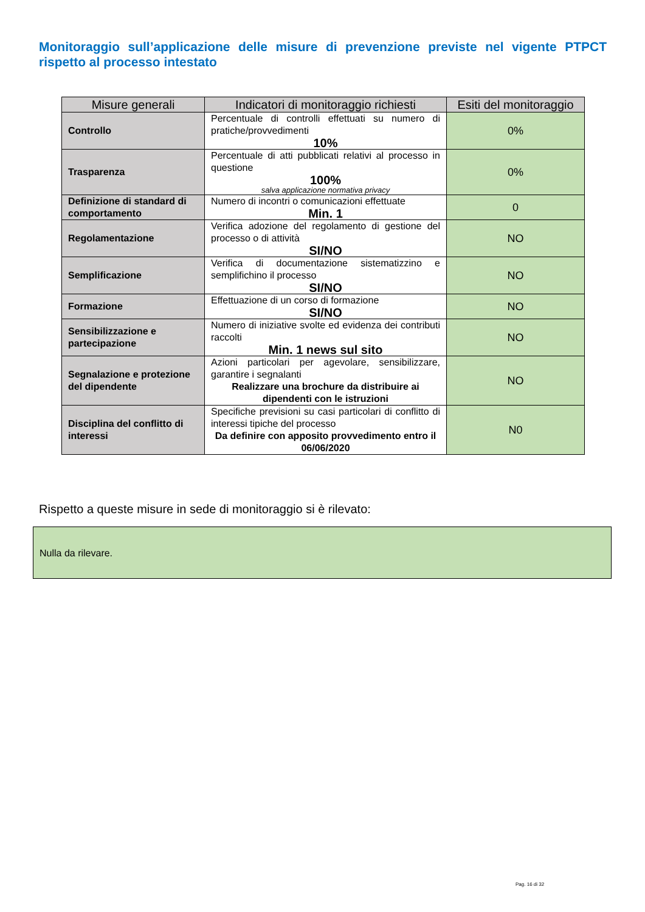Monitoraggio sull’applicazione delle misure di prevenzione previste nel vigente PTPCT rispetto al processo intestato
| Misure generali | Indicatori di monitoraggio richiesti | Esiti del monitoraggio |
| --- | --- | --- |
| Controllo | Percentuale di controlli effettuati su numero di pratiche/provvedimenti 10% | 0% |
| Trasparenza | Percentuale di atti pubblicati relativi al processo in questione 100% salva applicazione normativa privacy | 0% |
| Definizione di standard di comportamento | Numero di incontri o comunicazioni effettuate Min. 1 | 0 |
| Regolamentazione | Verifica adozione del regolamento di gestione del processo o di attività SI/NO | NO |
| Semplificazione | Verifica di documentazione sistematizzino e semplifichino il processo SI/NO | NO |
| Formazione | Effettuazione di un corso di formazione SI/NO | NO |
| Sensibilizzazione e partecipazione | Numero di iniziative svolte ed evidenza dei contributi raccolti Min. 1 news sul sito | NO |
| Segnalazione e protezione del dipendente | Azioni particolari per agevolare, sensibilizzare, garantire i segnalanti Realizzare una brochure da distribuire ai dipendenti con le istruzioni | NO |
| Disciplina del conflitto di interessi | Specifiche previsioni su casi particolari di conflitto di interessi tipiche del processo Da definire con apposito provvedimento entro il 06/06/2020 | N0 |
Rispetto a queste misure in sede di monitoraggio si è rilevato:
Nulla da rilevare.
Pag. 16 di 32